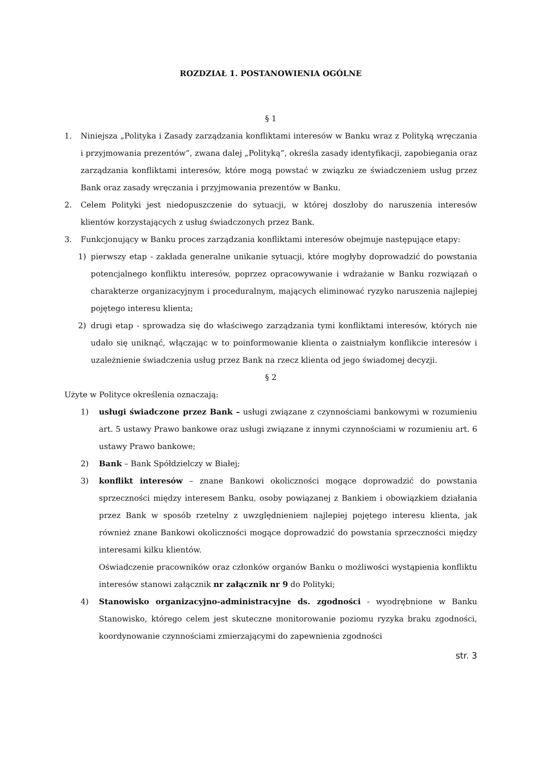ROZDZIAŁ 1. POSTANOWIENIA OGÓLNE
§ 1
1. Niniejsza „Polityka i Zasady zarządzania konfliktami interesów w Banku wraz z Polityką wręczania i przyjmowania prezentów”, zwana dalej „Polityką”, określa zasady identyfikacji, zapobiegania oraz zarządzania konfliktami interesów, które mogą powstać w związku ze świadczeniem usług przez Bank oraz zasady wręczania i przyjmowania prezentów w Banku.
2. Celem Polityki jest niedopuszczenie do sytuacji, w której doszłoby do naruszenia interesów klientów korzystających z usług świadczonych przez Bank.
3. Funkcjonujący w Banku proces zarządzania konfliktami interesów obejmuje następujące etapy:
1) pierwszy etap - zakłada generalne unikanie sytuacji, które mogłyby doprowadzić do powstania potencjalnego konfliktu interesów, poprzez opracowywanie i wdrażanie w Banku rozwiązań o charakterze organizacyjnym i proceduralnym, mających eliminować ryzyko naruszenia najlepiej pojętego interesu klienta;
2) drugi etap - sprowadza się do właściwego zarządzania tymi konfliktami interesów, których nie udało się uniknąć, włączając w to poinformowanie klienta o zaistniałym konflikcie interesów i uzależnienie świadczenia usług przez Bank na rzecz klienta od jego świadomej decyzji.
§ 2
Użyte w Polityce określenia oznaczają:
1) usługi świadczone przez Bank – usługi związane z czynnościami bankowymi w rozumieniu art. 5 ustawy Prawo bankowe oraz usługi związane z innymi czynnościami w rozumieniu art. 6 ustawy Prawo bankowe;
2) Bank – Bank Spółdzielczy w Białej;
3) konflikt interesów – znane Bankowi okoliczności mogące doprowadzić do powstania sprzeczności między interesem Banku, osoby powiązanej z Bankiem i obowiązkiem działania przez Bank w sposób rzetelny z uwzględnieniem najlepiej pojętego interesu klienta, jak również znane Bankowi okoliczności mogące doprowadzić do powstania sprzeczności między interesami kilku klientów.
Oświadczenie pracowników oraz członków organów Banku o możliwości wystąpienia konfliktu interesów stanowi załącznik nr załącznik nr 9 do Polityki;
4) Stanowisko organizacyjno-administracyjne ds. zgodności - wyodrębnione w Banku Stanowisko, którego celem jest skuteczne monitorowanie poziomu ryzyka braku zgodności, koordynowanie czynnościami zmierzającymi do zapewnienia zgodności
str. 3